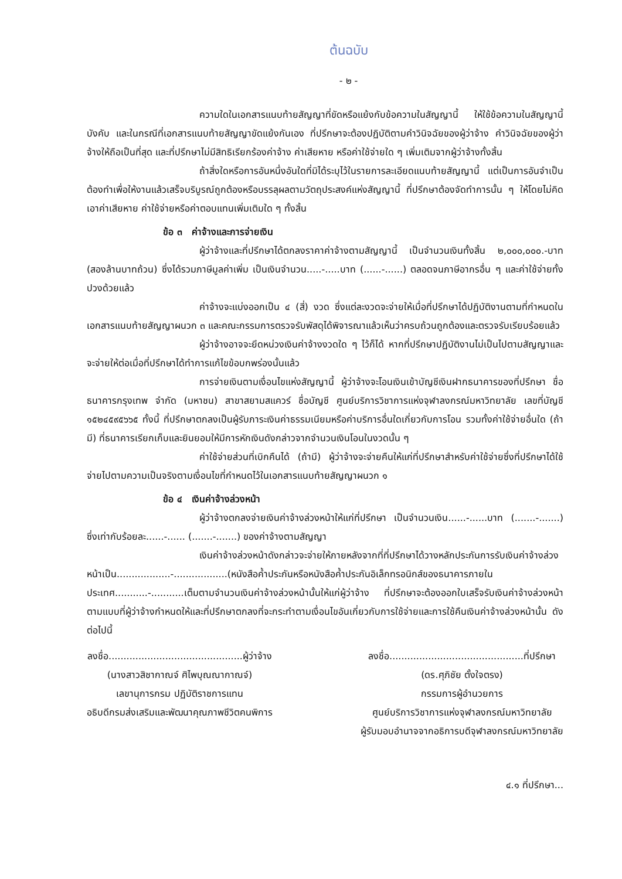ต้นฉบับ
- ๒ -
ความใดในเอกสารแนบท้ายสัญญาที่ขัดหรือแย้งกับข้อความในสัญญานี้ ให้ใช้ข้อความในสัญญานี้บังคับ และในกรณีที่เอกสารแนบท้ายสัญญาขัดแย้งกันเอง ที่ปรึกษาจะต้องปฏิบัติตามคำวินิจฉัยของผู้ว่าจ้าง คำวินิจฉัยของผู้ว่าจ้างให้ถือเป็นที่สุด และที่ปรึกษาไม่มีสิทธิเรียกร้องค่าจ้าง ค่าเสียหาย หรือค่าใช้จ่ายใด ๆ เพิ่มเติมจากผู้ว่าจ้างทั้งสิ้น
ถ้าสิ่งใดหรือการอันหนึ่งอันใดที่มิได้ระบุไว้ในรายการละเอียดแนบท้ายสัญญานี้ แต่เป็นการอันจำเป็นต้องทำเพื่อให้งานแล้วเสร็จบริบูรณ์ถูกต้องหรือบรรลุผลตามวัตถุประสงค์แห่งสัญญานี้ ที่ปรึกษาต้องจัดทำการนั้น ๆ ให้โดยไม่คิดเอาค่าเสียหาย ค่าใช้จ่ายหรือค่าตอบแทนเพิ่มเติมใด ๆ ทั้งสิ้น
ข้อ ๓ ค่าจ้างและการจ่ายเงิน
ผู้ว่าจ้างและที่ปรึกษาได้ตกลงราคาค่าจ้างตามสัญญานี้ เป็นจำนวนเงินทั้งสิ้น ๒,๐๐๐,๐๐๐.-บาท (สองล้านบาทถ้วน) ซึ่งได้รวมภาษีมูลค่าเพิ่ม เป็นเงินจำนวน.....-.....บาท (......-......) ตลอดจนภาษีอากรอื่น ๆ และค่าใช้จ่ายทั้งปวงด้วยแล้ว
ค่าจ้างจะแบ่งออกเป็น ๔ (สี่) งวด ซึ่งแต่ละงวดจะจ่ายให้เมื่อที่ปรึกษาได้ปฏิบัติงานตามที่กำหนดในเอกสารแนบท้ายสัญญาผนวก ๓ และคณะกรรมการตรวจรับพัสดุได้พิจารณาแล้วเห็นว่าครบถ้วนถูกต้องและตรวจรับเรียบร้อยแล้ว
ผู้ว่าจ้างอาจจะยึดหน่วงเงินค่าจ้างงวดใด ๆ ไว้ก็ได้ หากที่ปรึกษาปฏิบัติงานไม่เป็นไปตามสัญญาและจะจ่ายให้ต่อเมื่อที่ปรึกษาได้ทำการแก้ไขข้อบกพร่องนั้นแล้ว
การจ่ายเงินตามเงื่อนไขแห่งสัญญานี้ ผู้ว่าจ้างจะโอนเงินเข้าบัญชีเงินฝากธนาคารของที่ปรึกษา ชื่อธนาคารกรุงเทพ จำกัด (มหาชน) สาขาสยามสแควร์ ชื่อบัญชี ศูนย์บริการวิชาการแห่งจุฬาลงกรณ์มหาวิทยาลัย เลขที่บัญชี ๑๕๒๔๕๙๕๖๖๕ ทั้งนี้ ที่ปรึกษาตกลงเป็นผู้รับภาระเงินค่าธรรมเนียมหรือค่าบริการอื่นใดเกี่ยวกับการโอน รวมทั้งค่าใช้จ่ายอื่นใด (ถ้ามี) ที่ธนาคารเรียกเก็บและยินยอมให้มีการหักเงินดังกล่าวจากจำนวนเงินโอนในงวดนั้น ๆ
ค่าใช้จ่ายส่วนที่เบิกคืนได้ (ถ้ามี) ผู้ว่าจ้างจะจ่ายคืนให้แก่ที่ปรึกษาสำหรับค่าใช้จ่ายซึ่งที่ปรึกษาได้ใช้จ่ายไปตามความเป็นจริงตามเงื่อนไขที่กำหนดไว้ในเอกสารแนบท้ายสัญญาผนวก ๑
ข้อ ๔ เงินค่าจ้างล่วงหน้า
ผู้ว่าจ้างตกลงจ่ายเงินค่าจ้างล่วงหน้าให้แก่ที่ปรึกษา เป็นจำนวนเงิน......-......บาท (.......-.......) ซึ่งเท่ากับร้อยละ......-...... (.......-.......) ของค่าจ้างตามสัญญา
เงินค่าจ้างล่วงหน้าดังกล่าวจะจ่ายให้ภายหลังจากที่ที่ปรึกษาได้วางหลักประกันการรับเงินค่าจ้างล่วงหน้าเป็น..................-..................(หนังสือค้ำประกันหรือหนังสือค้ำประกันอิเล็กทรอนิกส์ของธนาคารภายในประเทศ...........-...........เต็มตามจำนวนเงินค่าจ้างล่วงหน้านั้นให้แก่ผู้ว่าจ้าง ที่ปรึกษาจะต้องออกใบเสร็จรับเงินค่าจ้างล่วงหน้าตามแบบที่ผู้ว่าจ้างกำหนดให้และที่ปรึกษาตกลงที่จะกระทำตามเงื่อนไขอันเกี่ยวกับการใช้จ่ายและการใช้คืนเงินค่าจ้างล่วงหน้านั้น ดังต่อไปนี้
ลงชื่อ.............................................ผู้ว่าจ้าง
(นางสาวสิชากาณจ์ ศิไพบุณณากาณจ์)
เลขานุการกรม ปฏิบัติราชการแทน
อธิบดีกรมส่งเสริมและพัฒนาคุณภาพชีวิตคนพิการ
ลงชื่อ.............................................ที่ปรึกษา
(ดร.ศุภิชัย ตั้งใจตรง)
กรรมการผู้อำนวยการ
ศูนย์บริการวิชาการแห่งจุฬาลงกรณ์มหาวิทยาลัย
ผู้รับมอบอำนาจจากอธิการบดีจุฬาลงกรณ์มหาวิทยาลัย
๔.๑ ที่ปรึกษา...